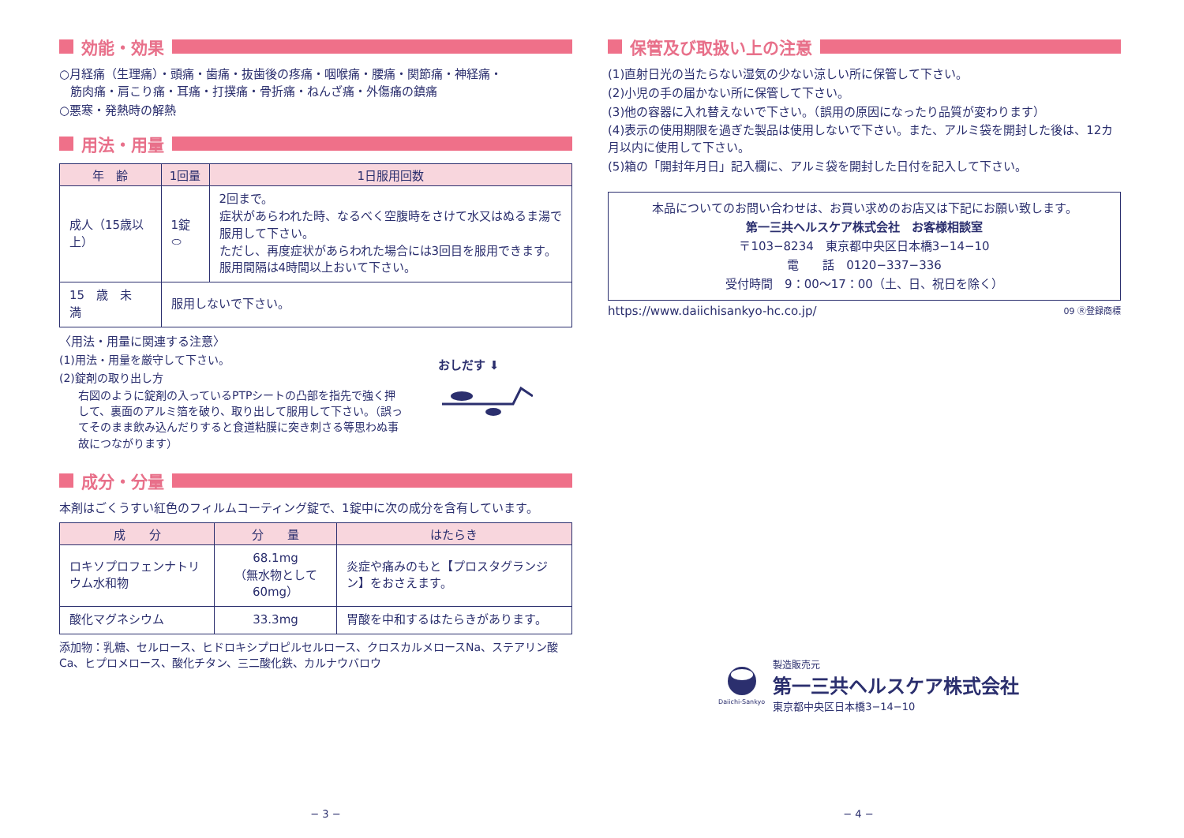効能・効果
○月経痛（生理痛）・頭痛・歯痛・抜歯後の疼痛・咽喉痛・腰痛・関節痛・神経痛・
筋肉痛・肩こり痛・耳痛・打撲痛・骨折痛・ねんざ痛・外傷痛の鎮痛
○悪寒・発熱時の解熱
用法・用量
| 年 齢 | 1回量 | 1日服用回数 |
| --- | --- | --- |
| 成人（15歳以上） | 1錠 ⬭ | 2回まで。 症状があらわれた時、なるべく空腹時をさけて水又はぬるま湯で服用して下さい。 ただし、再度症状があらわれた場合には3回目を服用できます。 服用間隔は4時間以上おいて下さい。 |
| 15 歳 未 満 | 服用しないで下さい。 | |
〈用法・用量に関連する注意〉
(1)用法・用量を厳守して下さい。
(2)錠剤の取り出し方
右図のように錠剤の入っているPTPシートの凸部を指先で強く押して、裏面のアルミ箔を破り、取り出して服用して下さい。（誤ってそのまま飲み込んだりすると食道粘膜に突き刺さる等思わぬ事故につながります）
おしだす ⬇
成分・分量
本剤はごくうすい紅色のフィルムコーティング錠で、1錠中に次の成分を含有しています。
| 成 分 | 分 量 | はたらき |
| --- | --- | --- |
| ロキソプロフェンナトリウム水和物 | 68.1mg （無水物として60mg） | 炎症や痛みのもと【プロスタグランジン】をおさえます。 |
| 酸化マグネシウム | 33.3mg | 胃酸を中和するはたらきがあります。 |
添加物：乳糖、セルロース、ヒドロキシプロピルセルロース、クロスカルメロースNa、ステアリン酸Ca、ヒプロメロース、酸化チタン、三二酸化鉄、カルナウバロウ
保管及び取扱い上の注意
(1)直射日光の当たらない湿気の少ない涼しい所に保管して下さい。
(2)小児の手の届かない所に保管して下さい。
(3)他の容器に入れ替えないで下さい。（誤用の原因になったり品質が変わります）
(4)表示の使用期限を過ぎた製品は使用しないで下さい。また、アルミ袋を開封した後は、12カ月以内に使用して下さい。
(5)箱の「開封年月日」記入欄に、アルミ袋を開封した日付を記入して下さい。
本品についてのお問い合わせは、お買い求めのお店又は下記にお願い致します。
第一三共ヘルスケア株式会社　お客様相談室
〒103−8234　東京都中央区日本橋3−14−10
電　　話　0120−337−336
受付時間　9：00〜17：00（土、日、祝日を除く）
https://www.daiichisankyo-hc.co.jp/ 09 Ⓡ登録商標
Daiichi-Sankyo
製造販売元
第一三共ヘルスケア株式会社
東京都中央区日本橋3−14−10
− 3 − − 4 −